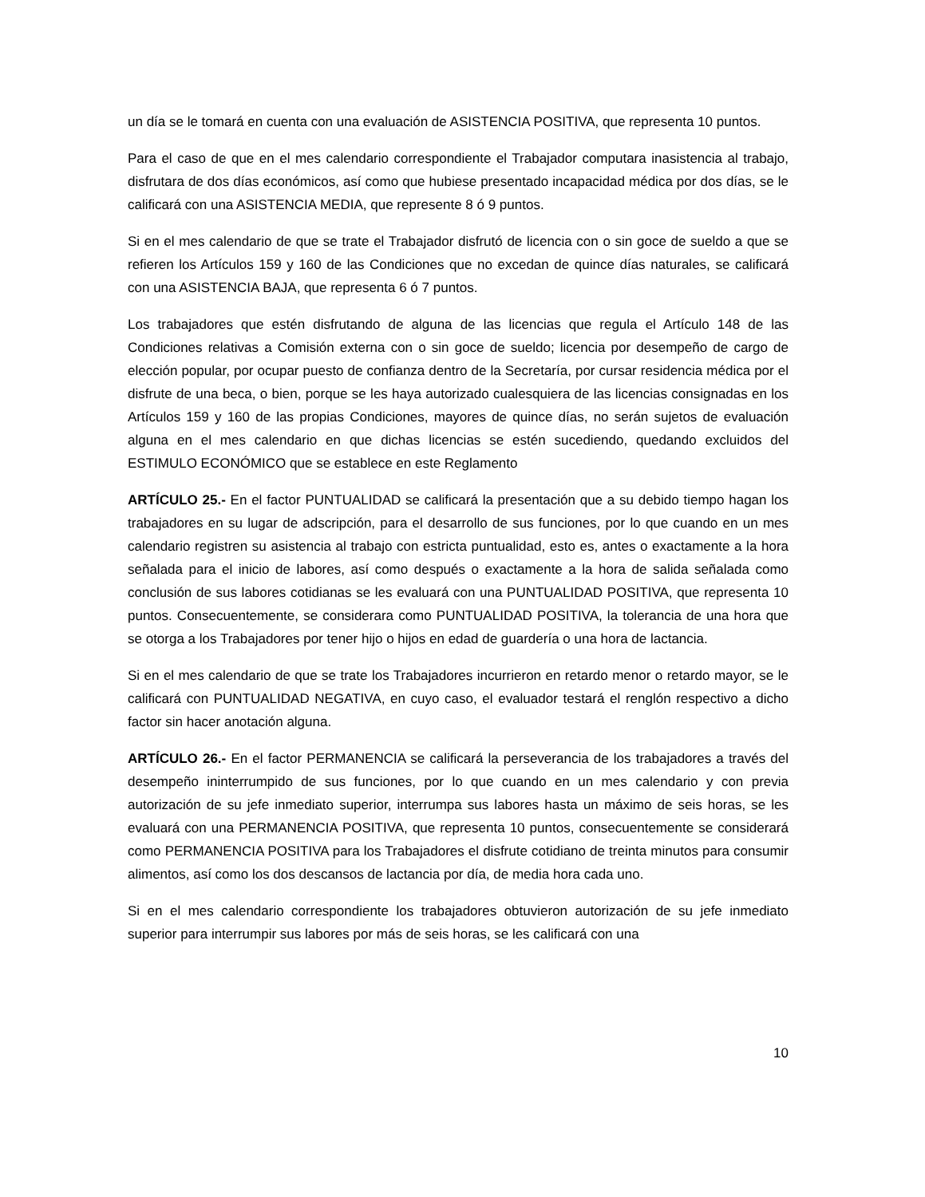un día se le tomará en cuenta con una evaluación de ASISTENCIA POSITIVA, que representa 10 puntos.
Para el caso de que en el mes calendario correspondiente el Trabajador computara inasistencia al trabajo, disfrutara de dos días económicos, así como que hubiese presentado incapacidad médica por dos días, se le calificará con una ASISTENCIA MEDIA, que represente 8 ó 9 puntos.
Si en el mes calendario de que se trate el Trabajador disfrutó de licencia con o sin goce de sueldo a que se refieren los Artículos 159 y 160 de las Condiciones que no excedan de quince días naturales, se calificará con una ASISTENCIA BAJA, que representa 6 ó 7 puntos.
Los trabajadores que estén disfrutando de alguna de las licencias que regula el Artículo 148 de las Condiciones relativas a Comisión externa con o sin goce de sueldo; licencia por desempeño de cargo de elección popular, por ocupar puesto de confianza dentro de la Secretaría, por cursar residencia médica por el disfrute de una beca, o bien, porque se les haya autorizado cualesquiera de las licencias consignadas en los Artículos 159 y 160 de las propias Condiciones, mayores de quince días, no serán sujetos de evaluación alguna en el mes calendario en que dichas licencias se estén sucediendo, quedando excluidos del ESTIMULO ECONÓMICO que se establece en este Reglamento
ARTÍCULO 25.- En el factor PUNTUALIDAD se calificará la presentación que a su debido tiempo hagan los trabajadores en su lugar de adscripción, para el desarrollo de sus funciones, por lo que cuando en un mes calendario registren su asistencia al trabajo con estricta puntualidad, esto es, antes o exactamente a la hora señalada para el inicio de labores, así como después o exactamente a la hora de salida señalada como conclusión de sus labores cotidianas se les evaluará con una PUNTUALIDAD POSITIVA, que representa 10 puntos. Consecuentemente, se considerara como PUNTUALIDAD POSITIVA, la tolerancia de una hora que se otorga a los Trabajadores por tener hijo o hijos en edad de guardería o una hora de lactancia.
Si en el mes calendario de que se trate los Trabajadores incurrieron en retardo menor o retardo mayor, se le calificará con PUNTUALIDAD NEGATIVA, en cuyo caso, el evaluador testará el renglón respectivo a dicho factor sin hacer anotación alguna.
ARTÍCULO 26.- En el factor PERMANENCIA se calificará la perseverancia de los trabajadores a través del desempeño ininterrumpido de sus funciones, por lo que cuando en un mes calendario y con previa autorización de su jefe inmediato superior, interrumpa sus labores hasta un máximo de seis horas, se les evaluará con una PERMANENCIA POSITIVA, que representa 10 puntos, consecuentemente se considerará como PERMANENCIA POSITIVA para los Trabajadores el disfrute cotidiano de treinta minutos para consumir alimentos, así como los dos descansos de lactancia por día, de media hora cada uno.
Si en el mes calendario correspondiente los trabajadores obtuvieron autorización de su jefe inmediato superior para interrumpir sus labores por más de seis horas, se les calificará con una
10